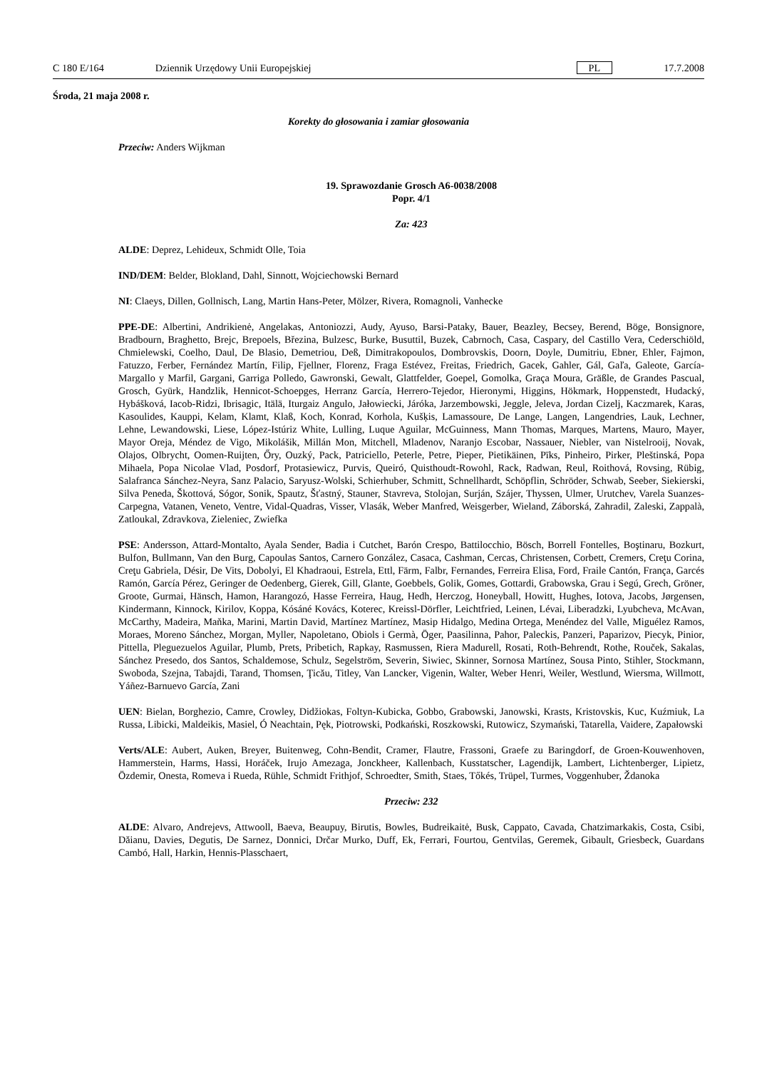C 180 E/164 Dziennik Urzędowy Unii Europejskiej PL 17.7.2008
Środa, 21 maja 2008 r.
Korekty do głosowania i zamiar głosowania
Przeciw: Anders Wijkman
19. Sprawozdanie Grosch A6-0038/2008
Popr. 4/1
Za: 423
ALDE: Deprez, Lehideux, Schmidt Olle, Toia
IND/DEM: Belder, Blokland, Dahl, Sinnott, Wojciechowski Bernard
NI: Claeys, Dillen, Gollnisch, Lang, Martin Hans-Peter, Mölzer, Rivera, Romagnoli, Vanhecke
PPE-DE: Albertini, Andrikienė, Angelakas, Antoniozzi, Audy, Ayuso, Barsi-Pataky, Bauer, Beazley, Becsey, Berend, Böge, Bonsignore, Bradbourn, Braghetto, Brejc, Brepoels, Březina, Bulzesc, Burke, Busuttil, Buzek, Cabrnoch, Casa, Caspary, del Castillo Vera, Cederschiöld, Chmielewski, Coelho, Daul, De Blasio, Demetriou, Deß, Dimitrakopoulos, Dombrovskis, Doorn, Doyle, Dumitriu, Ebner, Ehler, Fajmon, Fatuzzo, Ferber, Fernández Martín, Filip, Fjellner, Florenz, Fraga Estévez, Freitas, Friedrich, Gacek, Gahler, Gál, Gaľa, Galeote, García-Margallo y Marfil, Gargani, Garriga Polledo, Gawronski, Gewalt, Glattfelder, Goepel, Gomolka, Graça Moura, Gräßle, de Grandes Pascual, Grosch, Gyürk, Handzlik, Hennicot-Schoepges, Herranz García, Herrero-Tejedor, Hieronymi, Higgins, Hökmark, Hoppenstedt, Hudacký, Hybášková, Iacob-Ridzi, Ibrisagic, Itälä, Iturgaiz Angulo, Jałowiecki, Járóka, Jarzembowski, Jeggle, Jeleva, Jordan Cizelj, Kaczmarek, Karas, Kasoulides, Kauppi, Kelam, Klamt, Klaß, Koch, Konrad, Korhola, Kušķis, Lamassoure, De Lange, Langen, Langendries, Lauk, Lechner, Lehne, Lewandowski, Liese, López-Istúriz White, Lulling, Luque Aguilar, McGuinness, Mann Thomas, Marques, Martens, Mauro, Mayer, Mayor Oreja, Méndez de Vigo, Mikolášik, Millán Mon, Mitchell, Mladenov, Naranjo Escobar, Nassauer, Niebler, van Nistelrooij, Novak, Olajos, Olbrycht, Oomen-Ruijten, Őry, Ouzký, Pack, Patriciello, Peterle, Petre, Pieper, Pietikäinen, Pīks, Pinheiro, Pirker, Pleštinská, Popa Mihaela, Popa Nicolae Vlad, Posdorf, Protasiewicz, Purvis, Queiró, Quisthoudt-Rowohl, Rack, Radwan, Reul, Roithová, Rovsing, Rübig, Salafranca Sánchez-Neyra, Sanz Palacio, Saryusz-Wolski, Schierhuber, Schmitt, Schnellhardt, Schöpflin, Schröder, Schwab, Seeber, Siekierski, Silva Peneda, Škottová, Sógor, Sonik, Spautz, Šťastný, Stauner, Stavreva, Stolojan, Surján, Szájer, Thyssen, Ulmer, Urutchev, Varela Suanzes-Carpegna, Vatanen, Veneto, Ventre, Vidal-Quadras, Visser, Vlasák, Weber Manfred, Weisgerber, Wieland, Záborská, Zahradil, Zaleski, Zappalà, Zatloukal, Zdravkova, Zieleniec, Zwiefka
PSE: Andersson, Attard-Montalto, Ayala Sender, Badia i Cutchet, Barón Crespo, Battilocchio, Bösch, Borrell Fontelles, Boştinaru, Bozkurt, Bulfon, Bullmann, Van den Burg, Capoulas Santos, Carnero González, Casaca, Cashman, Cercas, Christensen, Corbett, Cremers, Creţu Corina, Creţu Gabriela, Désir, De Vits, Dobolyi, El Khadraoui, Estrela, Ettl, Färm, Falbr, Fernandes, Ferreira Elisa, Ford, Fraile Cantón, França, Garcés Ramón, García Pérez, Geringer de Oedenberg, Gierek, Gill, Glante, Goebbels, Golik, Gomes, Gottardi, Grabowska, Grau i Segú, Grech, Gröner, Groote, Gurmai, Hänsch, Hamon, Harangozó, Hasse Ferreira, Haug, Hedh, Herczog, Honeyball, Howitt, Hughes, Iotova, Jacobs, Jørgensen, Kindermann, Kinnock, Kirilov, Koppa, Kósáné Kovács, Koterec, Kreissl-Dörfler, Leichtfried, Leinen, Lévai, Liberadzki, Lyubcheva, McAvan, McCarthy, Madeira, Maňka, Marini, Martin David, Martínez Martínez, Masip Hidalgo, Medina Ortega, Menéndez del Valle, Miguélez Ramos, Moraes, Moreno Sánchez, Morgan, Myller, Napoletano, Obiols i Germà, Öger, Paasilinna, Pahor, Paleckis, Panzeri, Paparizov, Piecyk, Pinior, Pittella, Pleguezuelos Aguilar, Plumb, Prets, Pribetich, Rapkay, Rasmussen, Riera Madurell, Rosati, Roth-Behrendt, Rothe, Rouček, Sakalas, Sánchez Presedo, dos Santos, Schaldemose, Schulz, Segelström, Severin, Siwiec, Skinner, Sornosa Martínez, Sousa Pinto, Stihler, Stockmann, Swoboda, Szejna, Tabajdi, Tarand, Thomsen, Ţicău, Titley, Van Lancker, Vigenin, Walter, Weber Henri, Weiler, Westlund, Wiersma, Willmott, Yáñez-Barnuevo García, Zani
UEN: Bielan, Borghezio, Camre, Crowley, Didžiokas, Foltyn-Kubicka, Gobbo, Grabowski, Janowski, Krasts, Kristovskis, Kuc, Kuźmiuk, La Russa, Libicki, Maldeikis, Masiel, Ó Neachtain, Pęk, Piotrowski, Podkański, Roszkowski, Rutowicz, Szymański, Tatarella, Vaidere, Zapałowski
Verts/ALE: Aubert, Auken, Breyer, Buitenweg, Cohn-Bendit, Cramer, Flautre, Frassoni, Graefe zu Baringdorf, de Groen-Kouwenhoven, Hammerstein, Harms, Hassi, Horáček, Irujo Amezaga, Jonckheer, Kallenbach, Kusstatscher, Lagendijk, Lambert, Lichtenberger, Lipietz, Özdemir, Onesta, Romeva i Rueda, Rühle, Schmidt Frithjof, Schroedter, Smith, Staes, Tőkés, Trüpel, Turmes, Voggenhuber, Ždanoka
Przeciw: 232
ALDE: Alvaro, Andrejevs, Attwooll, Baeva, Beaupuy, Birutis, Bowles, Budreikaitė, Busk, Cappato, Cavada, Chatzimarkakis, Costa, Csibi, Dăianu, Davies, Degutis, De Sarnez, Donnici, Drčar Murko, Duff, Ek, Ferrari, Fourtou, Gentvilas, Geremek, Gibault, Griesbeck, Guardans Cambó, Hall, Harkin, Hennis-Plasschaert,